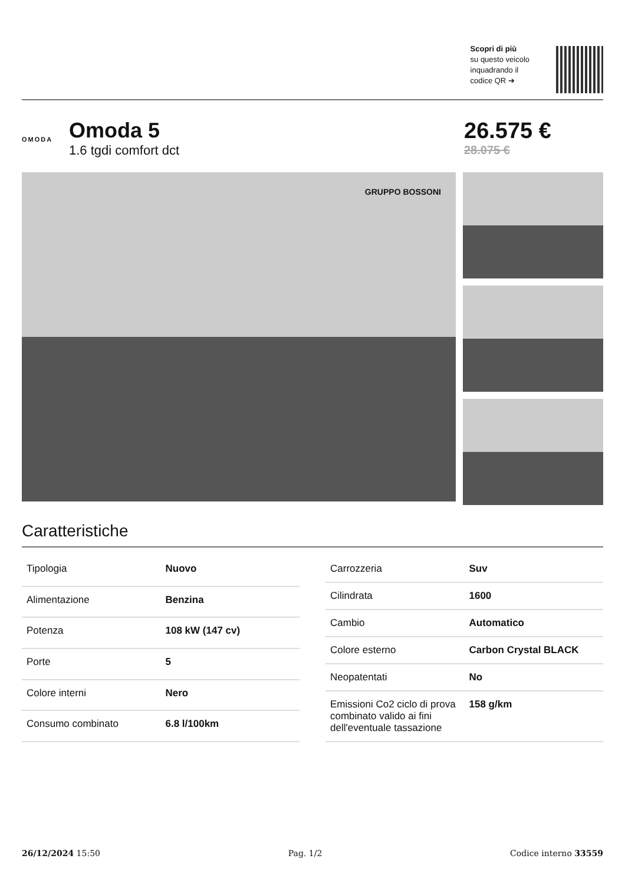Scopri di più
su questo veicolo
inquadrando il
codice QR ➔
OMODA
Omoda 5
1.6 tgdi comfort dct
26.575 €
28.075 €
GRUPPO BOSSONI
Caratteristiche
| Tipologia | Nuovo |
| Alimentazione | Benzina |
| Potenza | 108 kW (147 cv) |
| Porte | 5 |
| Colore interni | Nero |
| Consumo combinato | 6.8 l/100km |
| Carrozzeria | Suv |
| Cilindrata | 1600 |
| Cambio | Automatico |
| Colore esterno | Carbon Crystal BLACK |
| Neopatentati | No |
| Emissioni Co2 ciclo di prova combinato valido ai fini dell'eventuale tassazione | 158 g/km |
26/12/2024 15:50 Pag. 1/2 Codice interno 33559